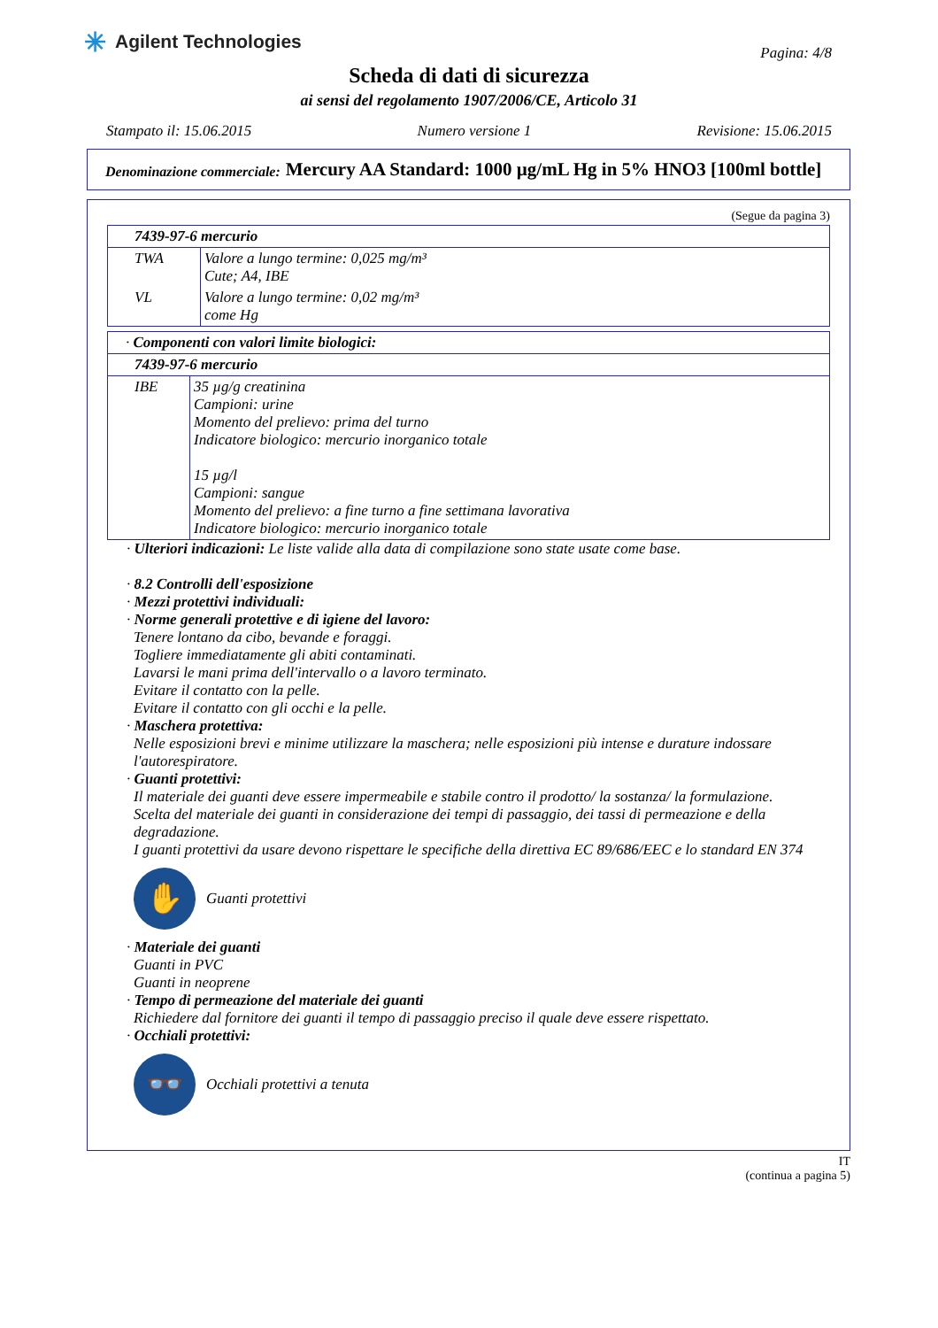✳ Agilent Technologies
Pagina: 4/8
Scheda di dati di sicurezza
ai sensi del regolamento 1907/2006/CE, Articolo 31
Stampato il: 15.06.2015 Numero versione 1 Revisione: 15.06.2015
Denominazione commerciale:
Mercury AA Standard: 1000 µg/mL Hg in 5% HNO3 [100ml bottle]
(Segue da pagina 3)
| 7439-97-6 mercurio | |
| TWA | Valore a lungo termine: 0,025 mg/m³ Cute; A4, IBE |
| VL | Valore a lungo termine: 0,02 mg/m³ come Hg |
| · Componenti con valori limite biologici: | |
| 7439-97-6 mercurio | |
| IBE | 35 µg/g creatinina Campioni: urine Momento del prelievo: prima del turno Indicatore biologico: mercurio inorganico totale 15 µg/l Campioni: sangue Momento del prelievo: a fine turno a fine settimana lavorativa Indicatore biologico: mercurio inorganico totale |
· Ulteriori indicazioni: Le liste valide alla data di compilazione sono state usate come base.
· 8.2 Controlli dell'esposizione
· Mezzi protettivi individuali:
· Norme generali protettive e di igiene del lavoro:
Tenere lontano da cibo, bevande e foraggi.
Togliere immediatamente gli abiti contaminati.
Lavarsi le mani prima dell'intervallo o a lavoro terminato.
Evitare il contatto con la pelle.
Evitare il contatto con gli occhi e la pelle.
· Maschera protettiva:
Nelle esposizioni brevi e minime utilizzare la maschera; nelle esposizioni più intense e durature indossare l'autorespiratore.
· Guanti protettivi:
Il materiale dei guanti deve essere impermeabile e stabile contro il prodotto/ la sostanza/ la formulazione.
Scelta del materiale dei guanti in considerazione dei tempi di passaggio, dei tassi di permeazione e della degradazione.
I guanti protettivi da usare devono rispettare le specifiche della direttiva EC 89/686/EEC e lo standard EN 374
✋
Guanti protettivi
· Materiale dei guanti
Guanti in PVC
Guanti in neoprene
· Tempo di permeazione del materiale dei guanti
Richiedere dal fornitore dei guanti il tempo di passaggio preciso il quale deve essere rispettato.
· Occhiali protettivi:
👓
Occhiali protettivi a tenuta
IT
(continua a pagina 5)